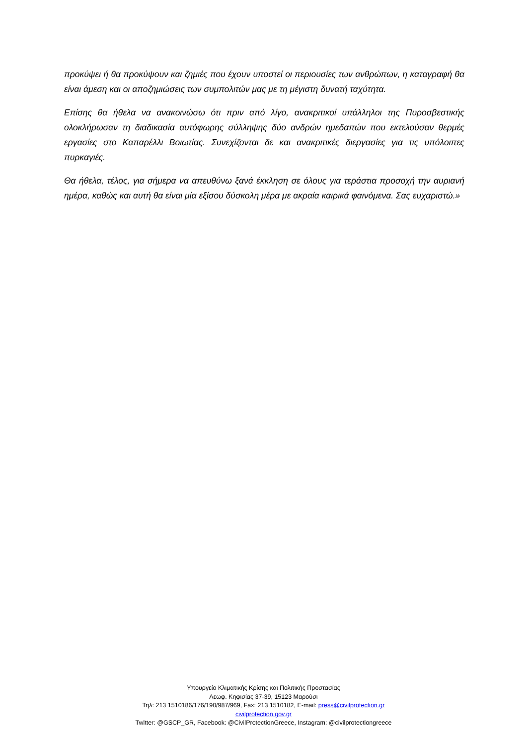προκύψει ή θα προκύψουν και ζημιές που έχουν υποστεί οι περιουσίες των ανθρώπων, η καταγραφή θα είναι άμεση και οι αποζημιώσεις των συμπολιτών μας με τη μέγιστη δυνατή ταχύτητα.
Επίσης θα ήθελα να ανακοινώσω ότι πριν από λίγο, ανακριτικοί υπάλληλοι της Πυροσβεστικής ολοκλήρωσαν τη διαδικασία αυτόφωρης σύλληψης δύο ανδρών ημεδαπών που εκτελούσαν θερμές εργασίες στο Καπαρέλλι Βοιωτίας. Συνεχίζονται δε και ανακριτικές διεργασίες για τις υπόλοιπες πυρκαγιές.
Θα ήθελα, τέλος, για σήμερα να απευθύνω ξανά έκκληση σε όλους για τεράστια προσοχή την αυριανή ημέρα, καθώς και αυτή θα είναι μία εξίσου δύσκολη μέρα με ακραία καιρικά φαινόμενα. Σας ευχαριστώ.»
Υπουργείο Κλιματικής Κρίσης και Πολιτικής Προστασίας
Λεωφ. Κηφισίας 37-39, 15123 Μαρούσι
Τηλ: 213 1510186/176/190/987/969, Fax: 213 1510182, E-mail: press@civilprotection.gr
civilprotection.gov.gr
Twitter: @GSCP_GR, Facebook: @CivilProtectionGreece, Instagram: @civilprotectiongreece